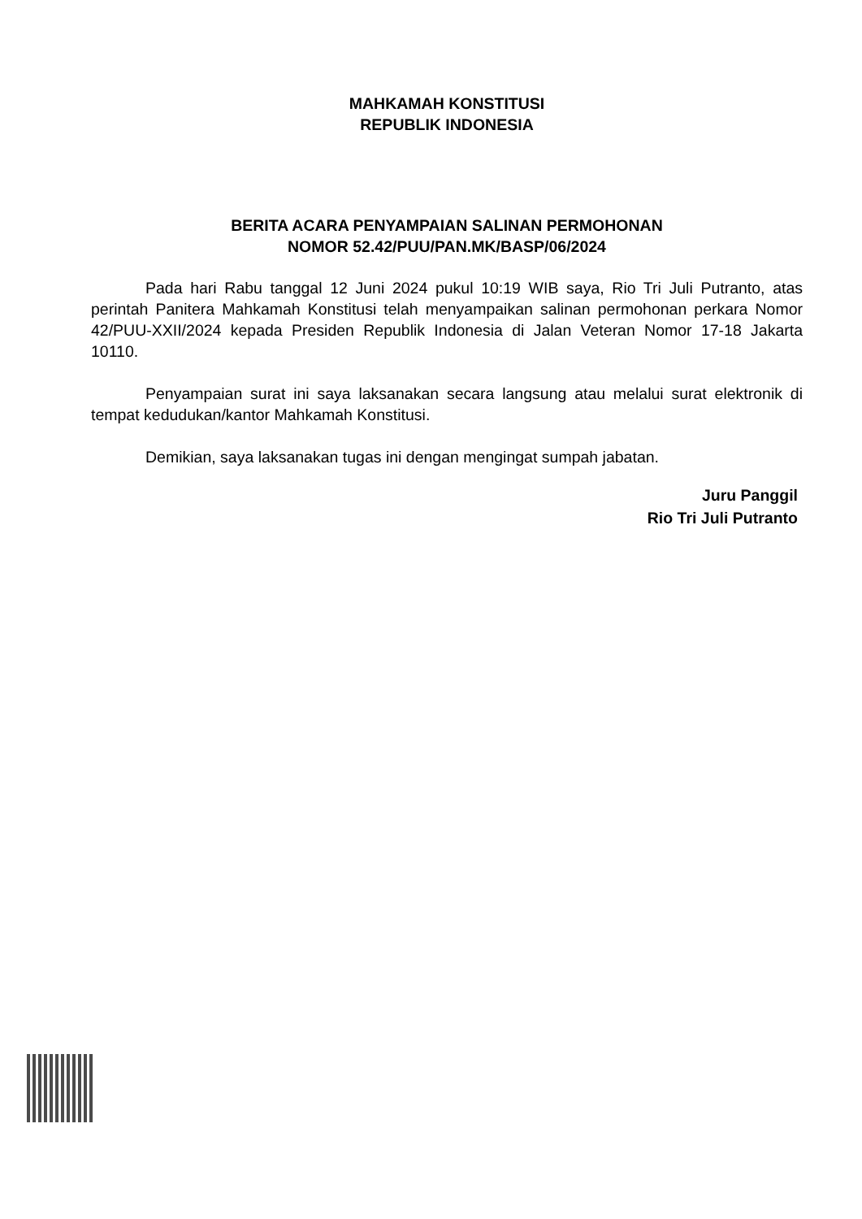MAHKAMAH KONSTITUSI
REPUBLIK INDONESIA
BERITA ACARA PENYAMPAIAN SALINAN PERMOHONAN
NOMOR 52.42/PUU/PAN.MK/BASP/06/2024
Pada hari Rabu tanggal 12 Juni 2024 pukul 10:19 WIB saya, Rio Tri Juli Putranto, atas perintah Panitera Mahkamah Konstitusi telah menyampaikan salinan permohonan perkara Nomor 42/PUU-XXII/2024 kepada Presiden Republik Indonesia di Jalan Veteran Nomor 17-18 Jakarta 10110.
Penyampaian surat ini saya laksanakan secara langsung atau melalui surat elektronik di tempat kedudukan/kantor Mahkamah Konstitusi.
Demikian, saya laksanakan tugas ini dengan mengingat sumpah jabatan.
Juru Panggil
Rio Tri Juli Putranto